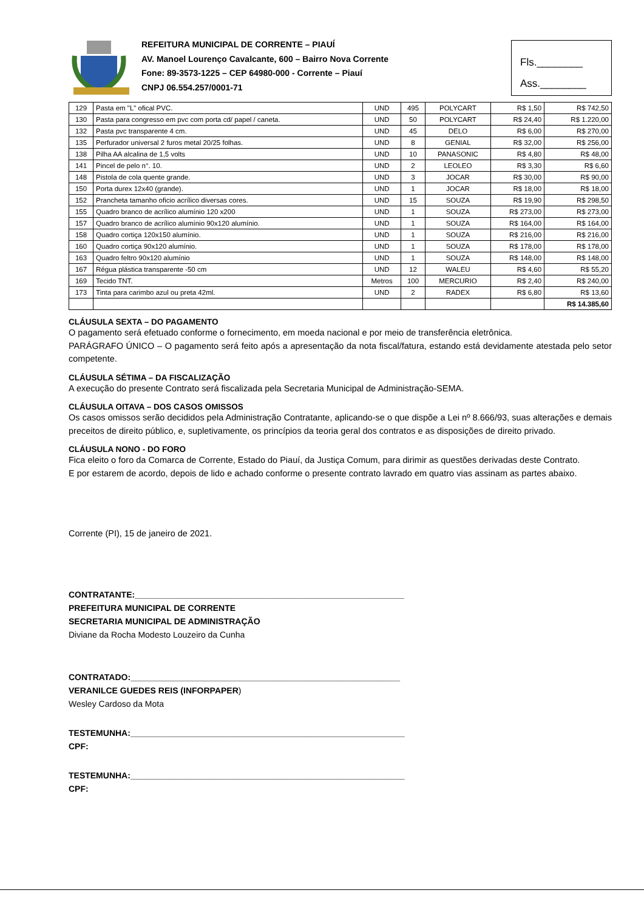REFEITURA MUNICIPAL DE CORRENTE – PIAUÍ
AV. Manoel Lourenço Cavalcante, 600 – Bairro Nova Corrente
Fone: 89-3573-1225 – CEP 64980-000 - Corrente – Piauí
CNPJ 06.554.257/0001-71
Fls.________
Ass.________
| 129 | Pasta em "L" ofical PVC. | UND | 495 | POLYCART | R$ 1,50 | R$ 742,50 |
| 130 | Pasta para congresso em pvc com porta cd/ papel / caneta. | UND | 50 | POLYCART | R$ 24,40 | R$ 1.220,00 |
| 132 | Pasta pvc transparente 4 cm. | UND | 45 | DELO | R$ 6,00 | R$ 270,00 |
| 135 | Perfurador universal 2 furos metal 20/25 folhas. | UND | 8 | GENIAL | R$ 32,00 | R$ 256,00 |
| 138 | Pilha AA alcalina de 1,5 volts | UND | 10 | PANASONIC | R$ 4,80 | R$ 48,00 |
| 141 | Pincel de pelo n°. 10. | UND | 2 | LEOLEO | R$ 3,30 | R$ 6,60 |
| 148 | Pistola de cola quente grande. | UND | 3 | JOCAR | R$ 30,00 | R$ 90,00 |
| 150 | Porta durex 12x40 (grande). | UND | 1 | JOCAR | R$ 18,00 | R$ 18,00 |
| 152 | Prancheta tamanho oficio acrílico diversas cores. | UND | 15 | SOUZA | R$ 19,90 | R$ 298,50 |
| 155 | Quadro branco de acrílico alumínio 120 x200 | UND | 1 | SOUZA | R$ 273,00 | R$ 273,00 |
| 157 | Quadro branco de acrílico alumínio 90x120 alumínio. | UND | 1 | SOUZA | R$ 164,00 | R$ 164,00 |
| 158 | Quadro cortiça 120x150 alumínio. | UND | 1 | SOUZA | R$ 216,00 | R$ 216,00 |
| 160 | Quadro cortiça 90x120 alumínio. | UND | 1 | SOUZA | R$ 178,00 | R$ 178,00 |
| 163 | Quadro feltro 90x120 alumínio | UND | 1 | SOUZA | R$ 148,00 | R$ 148,00 |
| 167 | Régua plástica transparente -50 cm | UND | 12 | WALEU | R$ 4,60 | R$ 55,20 |
| 169 | Tecido TNT. | Metros | 100 | MERCURIO | R$ 2,40 | R$ 240,00 |
| 173 | Tinta para carimbo azul ou preta 42ml. | UND | 2 | RADEX | R$ 6,80 | R$ 13,60 |
| | | | | | | R$ 14.385,60 |
CLÁUSULA SEXTA – DO PAGAMENTO
O pagamento será efetuado conforme o fornecimento, em moeda nacional e por meio de transferência eletrônica.
PARÁGRAFO ÚNICO – O pagamento será feito após a apresentação da nota fiscal/fatura, estando está devidamente atestada pelo setor competente.
CLÁUSULA SÉTIMA – DA FISCALIZAÇÃO
A execução do presente Contrato será fiscalizada pela Secretaria Municipal de Administração-SEMA.
CLÁUSULA OITAVA – DOS CASOS OMISSOS
Os casos omissos serão decididos pela Administração Contratante, aplicando-se o que dispõe a Lei nº 8.666/93, suas alterações e demais preceitos de direito público, e, supletivamente, os princípios da teoria geral dos contratos e as disposições de direito privado.
CLÁUSULA NONO - DO FORO
Fica eleito o foro da Comarca de Corrente, Estado do Piauí, da Justiça Comum, para dirimir as questões derivadas deste Contrato.
E por estarem de acordo, depois de lido e achado conforme o presente contrato lavrado em quatro vias assinam as partes abaixo.
Corrente (PI), 15 de janeiro de 2021.
CONTRATANTE:_________________________________________________________
PREFEITURA MUNICIPAL DE CORRENTE
SECRETARIA MUNICIPAL DE ADMINISTRAÇÃO
Diviane da Rocha Modesto Louzeiro da Cunha
CONTRATADO:_________________________________________________________
VERANILCE GUEDES REIS (INFORPAPER)
Wesley Cardoso da Mota
TESTEMUNHA:__________________________________________________________
CPF:
TESTEMUNHA:__________________________________________________________
CPF: